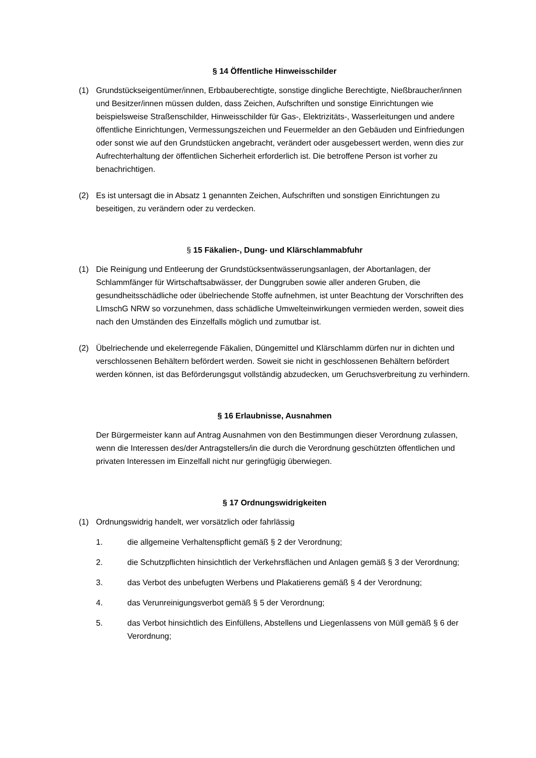§ 14 Öffentliche Hinweisschilder
(1) Grundstückseigentümer/innen, Erbbauberechtigte, sonstige dingliche Berechtigte, Nießbraucher/innen und Besitzer/innen müssen dulden, dass Zeichen, Aufschriften und sonstige Einrichtungen wie beispielsweise Straßenschilder, Hinweisschilder für Gas-, Elektrizitäts-, Wasserleitungen und andere öffentliche Einrichtungen, Vermessungszeichen und Feuermelder an den Gebäuden und Einfriedungen oder sonst wie auf den Grundstücken angebracht, verändert oder ausgebessert werden, wenn dies zur Aufrechterhaltung der öffentlichen Sicherheit erforderlich ist. Die betroffene Person ist vorher zu benachrichtigen.
(2) Es ist untersagt die in Absatz 1 genannten Zeichen, Aufschriften und sonstigen Einrichtungen zu beseitigen, zu verändern oder zu verdecken.
§ 15 Fäkalien-, Dung- und Klärschlammabfuhr
(1) Die Reinigung und Entleerung der Grundstücksentwässerungsanlagen, der Abortanlagen, der Schlammfänger für Wirtschaftsabwässer, der Dunggruben sowie aller anderen Gruben, die gesundheitsschädliche oder übelriechende Stoffe aufnehmen, ist unter Beachtung der Vorschriften des LImschG NRW so vorzunehmen, dass schädliche Umwelteinwirkungen vermieden werden, soweit dies nach den Umständen des Einzelfalls möglich und zumutbar ist.
(2) Übelriechende und ekelerregende Fäkalien, Düngemittel und Klärschlamm dürfen nur in dichten und verschlossenen Behältern befördert werden. Soweit sie nicht in geschlossenen Behältern befördert werden können, ist das Beförderungsgut vollständig abzudecken, um Geruchsverbreitung zu verhindern.
§ 16 Erlaubnisse, Ausnahmen
Der Bürgermeister kann auf Antrag Ausnahmen von den Bestimmungen dieser Verordnung zulassen, wenn die Interessen des/der Antragstellers/in die durch die Verordnung geschützten öffentlichen und privaten Interessen im Einzelfall nicht nur geringfügig überwiegen.
§ 17 Ordnungswidrigkeiten
(1) Ordnungswidrig handelt, wer vorsätzlich oder fahrlässig
1. die allgemeine Verhaltenspflicht gemäß § 2 der Verordnung;
2. die Schutzpflichten hinsichtlich der Verkehrsflächen und Anlagen gemäß § 3 der Verordnung;
3. das Verbot des unbefugten Werbens und Plakatierens gemäß § 4 der Verordnung;
4. das Verunreinigungsverbot gemäß § 5 der Verordnung;
5. das Verbot hinsichtlich des Einfüllens, Abstellens und Liegenlassens von Müll gemäß § 6 der Verordnung;